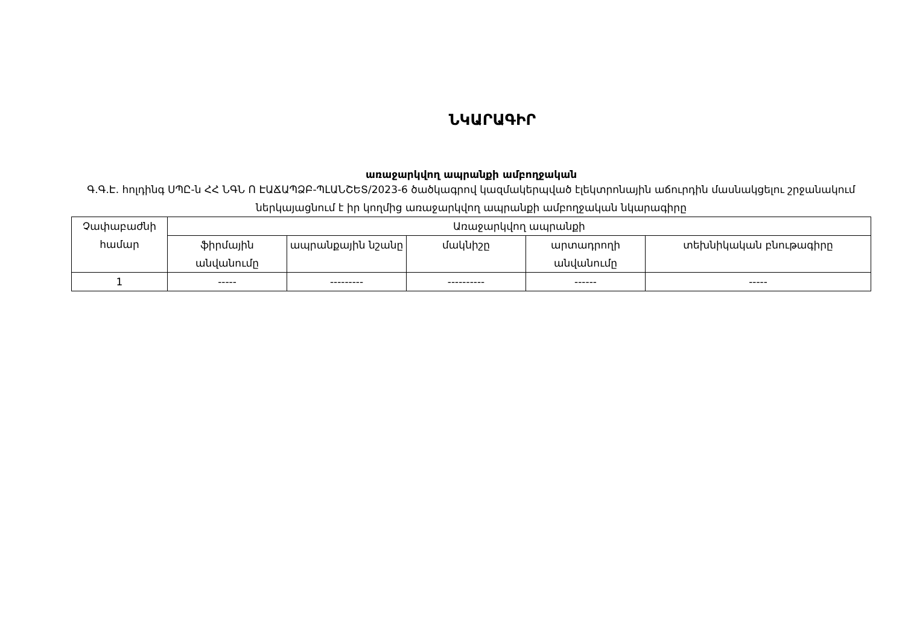ՆԿԱՐԱԳԻՐ
առաջարկվող ապրանքի ամբողջական
Գ.Գ.Է. հոլդինգ ՍՊԸ-ն ՀՀ ՆԳՆ Ո ԷԱՃԱՊՁԲ-ՊԼԱՆՇԵՏ/2023-6 ծածկագրով կազմակերպված էլեկտրոնային աճուրդին մասնակցելու շրջանակում ներկայացնում է իր կողմից առաջարկվող ապրանքի ամբողջական նկարագիրը
| Չափաբաժնի համար | Առաջարկվող ապրանքի | | | | |
| --- | --- | --- | --- | --- | --- |
| | ֆիրմային անվանումը | ապրանքային նշանը | մակնիշը | արտադրողի անվանումը | տեխնիկական բնութագիրը |
| 1 | ----- | --------- | ---------- | ------ | ----- |